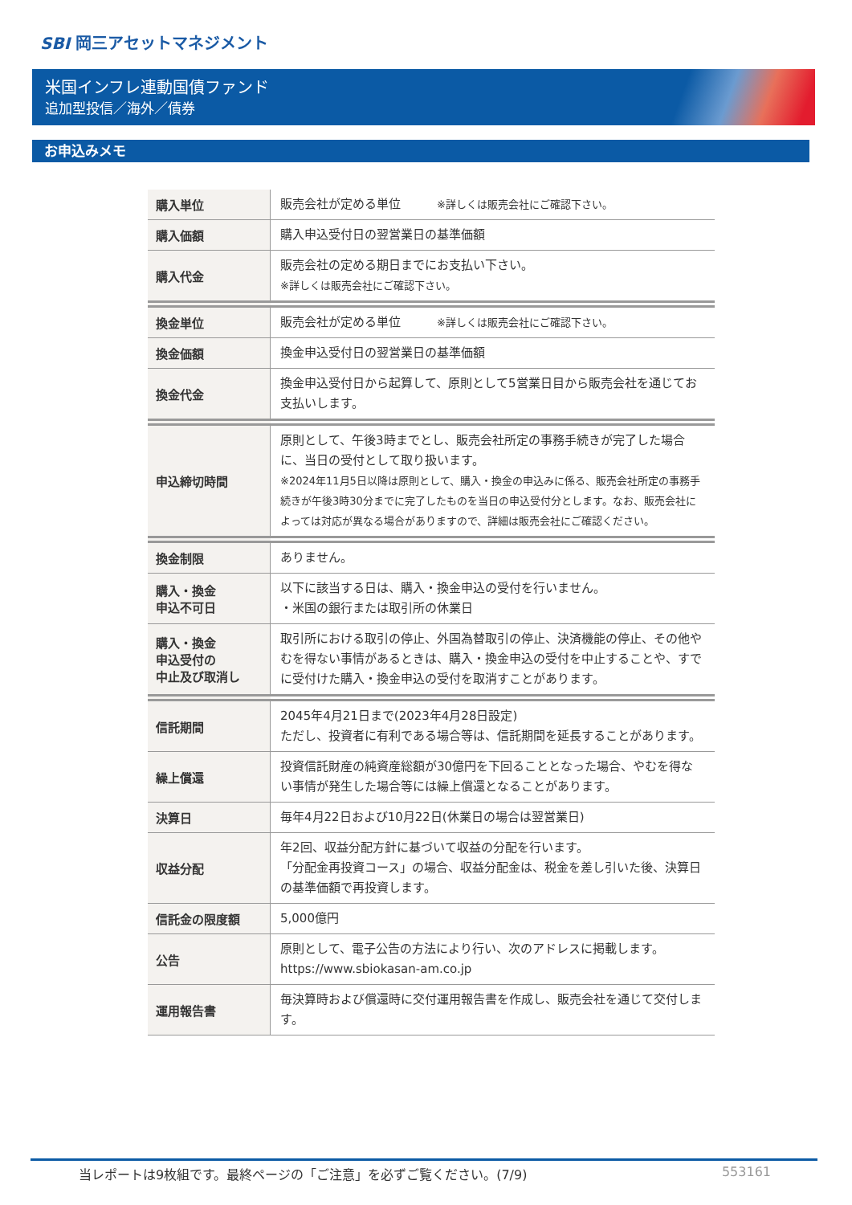SBI 岡三アセットマネジメント
米国インフレ連動国債ファンド
追加型投信／海外／債券
お申込みメモ
| 購入単位 | 販売会社が定める単位 ※詳しくは販売会社にご確認下さい。 |
| 購入価額 | 購入申込受付日の翌営業日の基準価額 |
| 購入代金 | 販売会社の定める期日までにお支払い下さい。 ※詳しくは販売会社にご確認下さい。 |
| 換金単位 | 販売会社が定める単位 ※詳しくは販売会社にご確認下さい。 |
| 換金価額 | 換金申込受付日の翌営業日の基準価額 |
| 換金代金 | 換金申込受付日から起算して、原則として5営業日目から販売会社を通じてお支払いします。 |
| 申込締切時間 | 原則として、午後3時までとし、販売会社所定の事務手続きが完了した場合に、当日の受付として取り扱います。 ※2024年11月5日以降は原則として、購入・換金の申込みに係る、販売会社所定の事務手続きが午後3時30分までに完了したものを当日の申込受付分とします。なお、販売会社によっては対応が異なる場合がありますので、詳細は販売会社にご確認ください。 |
| 換金制限 | ありません。 |
| 購入・換金 申込不可日 | 以下に該当する日は、購入・換金申込の受付を行いません。 ・米国の銀行または取引所の休業日 |
| 購入・換金 申込受付の 中止及び取消し | 取引所における取引の停止、外国為替取引の停止、決済機能の停止、その他やむを得ない事情があるときは、購入・換金申込の受付を中止することや、すでに受付けた購入・換金申込の受付を取消すことがあります。 |
| 信託期間 | 2045年4月21日まで(2023年4月28日設定) ただし、投資者に有利である場合等は、信託期間を延長することがあります。 |
| 繰上償還 | 投資信託財産の純資産総額が30億円を下回ることとなった場合、やむを得ない事情が発生した場合等には繰上償還となることがあります。 |
| 決算日 | 毎年4月22日および10月22日(休業日の場合は翌営業日) |
| 収益分配 | 年2回、収益分配方針に基づいて収益の分配を行います。 「分配金再投資コース」の場合、収益分配金は、税金を差し引いた後、決算日の基準価額で再投資します。 |
| 信託金の限度額 | 5,000億円 |
| 公告 | 原則として、電子公告の方法により行い、次のアドレスに掲載します。 https://www.sbiokasan-am.co.jp |
| 運用報告書 | 毎決算時および償還時に交付運用報告書を作成し、販売会社を通じて交付します。 |
当レポートは9枚組です。最終ページの「ご注意」を必ずご覧ください。(7/9) 553161